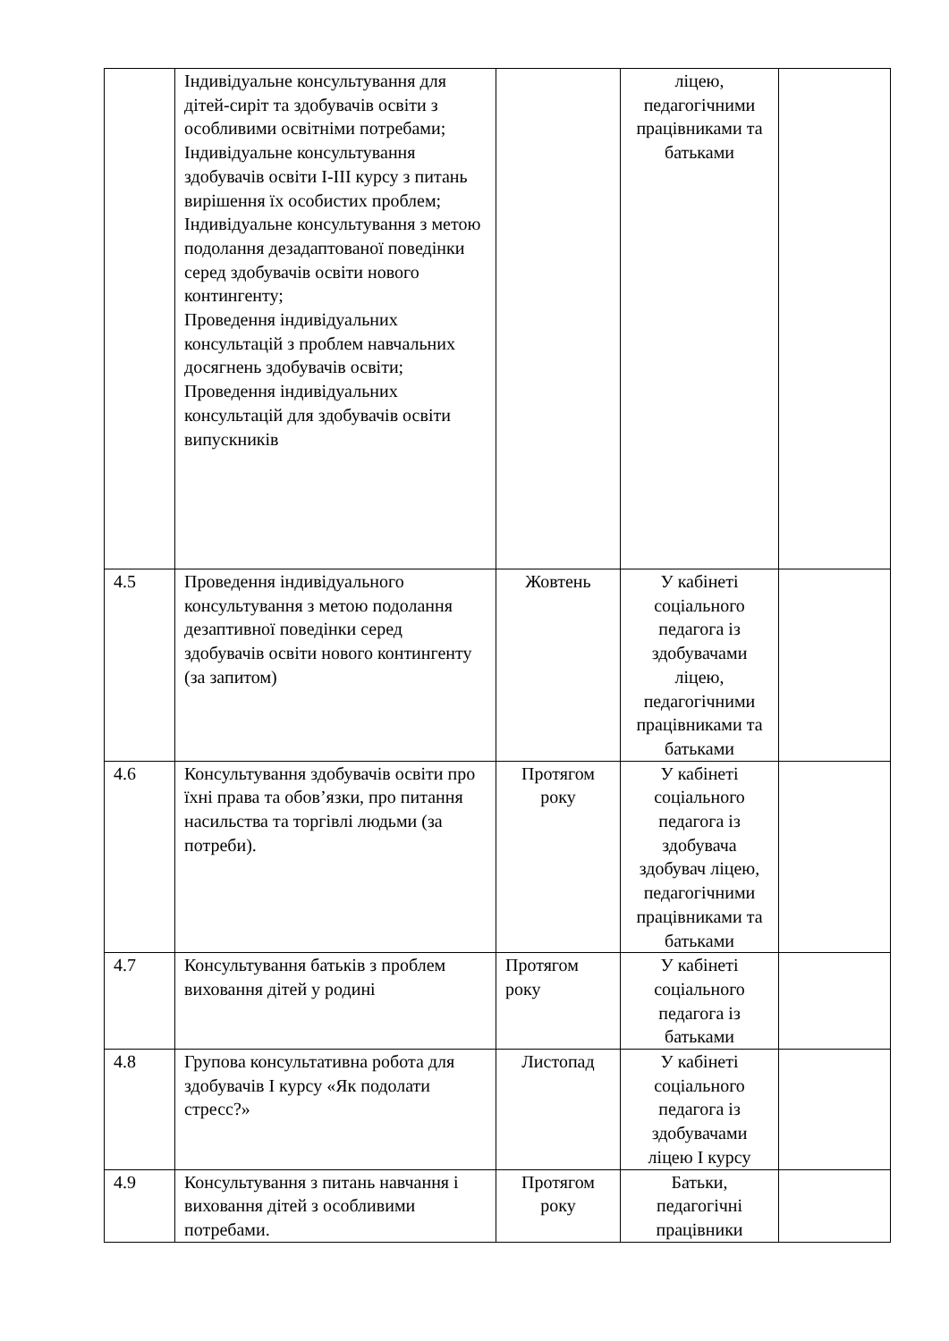| | Індивідуальне консультування для дітей-сиріт та здобувачів освіти з особливими освітніми потребами; Індивідуальне консультування здобувачів освіти І-ІІІ курсу з питань вирішення їх особистих проблем; Індивідуальне консультування з метою подолання дезадаптованої поведінки серед здобувачів освіти нового контингенту; Проведення індивідуальних консультацій з проблем навчальних досягнень здобувачів освіти; Проведення індивідуальних консультацій для здобувачів освіти випускників | | ліцею, педагогічними працівниками та батьками | |
| 4.5 | Проведення індивідуального консультування з метою подолання дезаптивної поведінки серед здобувачів освіти нового контингенту (за запитом) | Жовтень | У кабінеті соціального педагога із здобувачами ліцею, педагогічними працівниками та батьками | |
| 4.6 | Консультування здобувачів освіти про їхні права та обов’язки, про питання насильства та торгівлі людьми (за потреби). | Протягом року | У кабінеті соціального педагога із здобувача здобувач ліцею, педагогічними працівниками та батьками | |
| 4.7 | Консультування батьків з проблем виховання дітей у родині | Протягом року | У кабінеті соціального педагога із батьками | |
| 4.8 | Групова консультативна робота для здобувачів І курсу «Як подолати стресс?» | Листопад | У кабінеті соціального педагога із здобувачами ліцею І курсу | |
| 4.9 | Консультування з питань навчання і виховання дітей з особливими потребами. | Протягом року | Батьки, педагогічні працівники | |